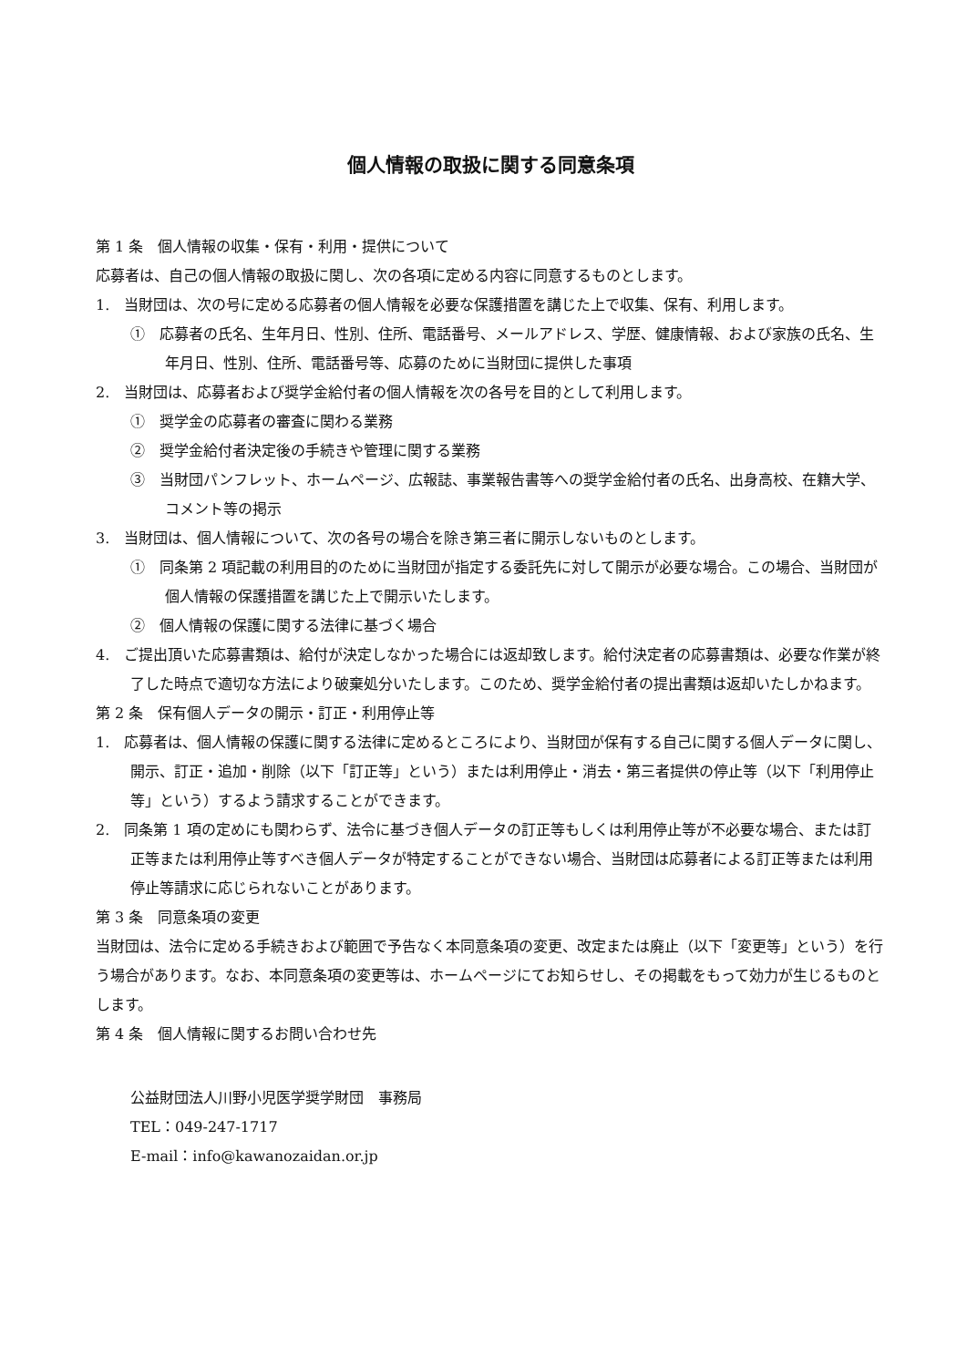個人情報の取扱に関する同意条項
第 1 条　個人情報の収集・保有・利用・提供について
応募者は、自己の個人情報の取扱に関し、次の各項に定める内容に同意するものとします。
1.　当財団は、次の号に定める応募者の個人情報を必要な保護措置を講じた上で収集、保有、利用します。
①　応募者の氏名、生年月日、性別、住所、電話番号、メールアドレス、学歴、健康情報、および家族の氏名、生年月日、性別、住所、電話番号等、応募のために当財団に提供した事項
2.　当財団は、応募者および奨学金給付者の個人情報を次の各号を目的として利用します。
①　奨学金の応募者の審査に関わる業務
②　奨学金給付者決定後の手続きや管理に関する業務
③　当財団パンフレット、ホームページ、広報誌、事業報告書等への奨学金給付者の氏名、出身高校、在籍大学、コメント等の掲示
3.　当財団は、個人情報について、次の各号の場合を除き第三者に開示しないものとします。
①　同条第 2 項記載の利用目的のために当財団が指定する委託先に対して開示が必要な場合。この場合、当財団が個人情報の保護措置を講じた上で開示いたします。
②　個人情報の保護に関する法律に基づく場合
4.　ご提出頂いた応募書類は、給付が決定しなかった場合には返却致します。給付決定者の応募書類は、必要な作業が終了した時点で適切な方法により破棄処分いたします。このため、奨学金給付者の提出書類は返却いたしかねます。
第 2 条　保有個人データの開示・訂正・利用停止等
1.　応募者は、個人情報の保護に関する法律に定めるところにより、当財団が保有する自己に関する個人データに関し、開示、訂正・追加・削除（以下「訂正等」という）または利用停止・消去・第三者提供の停止等（以下「利用停止等」という）するよう請求することができます。
2.　同条第 1 項の定めにも関わらず、法令に基づき個人データの訂正等もしくは利用停止等が不必要な場合、または訂正等または利用停止等すべき個人データが特定することができない場合、当財団は応募者による訂正等または利用停止等請求に応じられないことがあります。
第 3 条　同意条項の変更
当財団は、法令に定める手続きおよび範囲で予告なく本同意条項の変更、改定または廃止（以下「変更等」という）を行う場合があります。なお、本同意条項の変更等は、ホームページにてお知らせし、その掲載をもって効力が生じるものとします。
第 4 条　個人情報に関するお問い合わせ先
公益財団法人川野小児医学奨学財団　事務局
TEL：049-247-1717
E-mail：info@kawanozaidan.or.jp